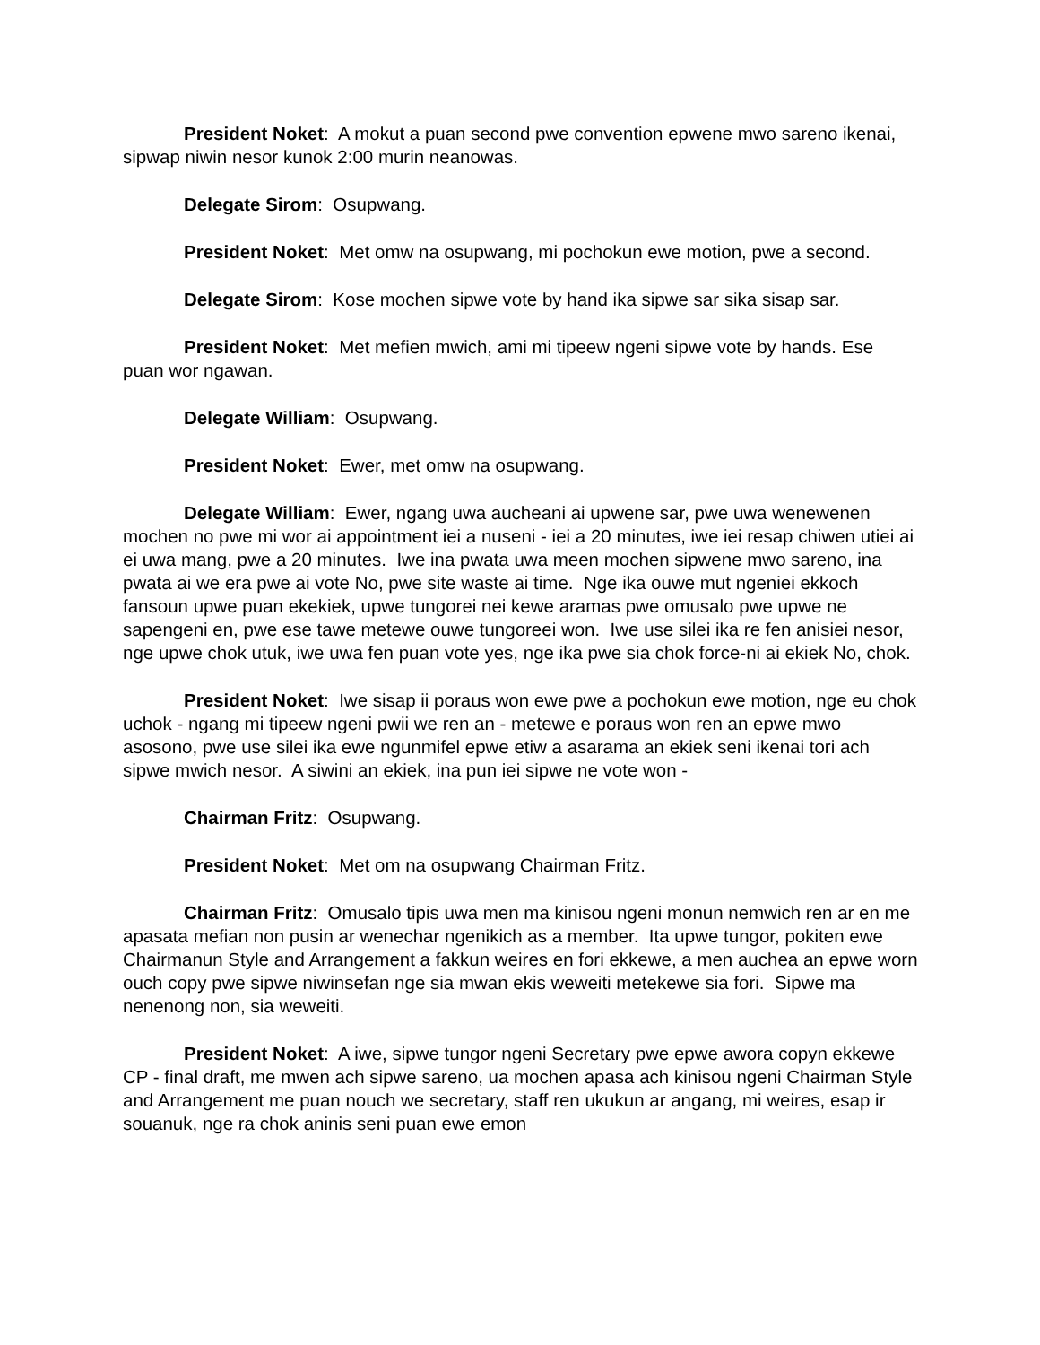President Noket: A mokut a puan second pwe convention epwene mwo sareno ikenai, sipwap niwin nesor kunok 2:00 murin neanowas.
Delegate Sirom: Osupwang.
President Noket: Met omw na osupwang, mi pochokun ewe motion, pwe a second.
Delegate Sirom: Kose mochen sipwe vote by hand ika sipwe sar sika sisap sar.
President Noket: Met mefien mwich, ami mi tipeew ngeni sipwe vote by hands. Ese puan wor ngawan.
Delegate William: Osupwang.
President Noket: Ewer, met omw na osupwang.
Delegate William: Ewer, ngang uwa aucheani ai upwene sar, pwe uwa wenewenen mochen no pwe mi wor ai appointment iei a nuseni - iei a 20 minutes, iwe iei resap chiwen utiei ai ei uwa mang, pwe a 20 minutes. Iwe ina pwata uwa meen mochen sipwene mwo sareno, ina pwata ai we era pwe ai vote No, pwe site waste ai time. Nge ika ouwe mut ngeniei ekkoch fansoun upwe puan ekekiek, upwe tungorei nei kewe aramas pwe omusalo pwe upwe ne sapengeni en, pwe ese tawe metewe ouwe tungoreei won. Iwe use silei ika re fen anisiei nesor, nge upwe chok utuk, iwe uwa fen puan vote yes, nge ika pwe sia chok force-ni ai ekiek No, chok.
President Noket: Iwe sisap ii poraus won ewe pwe a pochokun ewe motion, nge eu chok uchok - ngang mi tipeew ngeni pwii we ren an - metewe e poraus won ren an epwe mwo asosono, pwe use silei ika ewe ngunmifel epwe etiw a asarama an ekiek seni ikenai tori ach sipwe mwich nesor. A siwini an ekiek, ina pun iei sipwe ne vote won -
Chairman Fritz: Osupwang.
President Noket: Met om na osupwang Chairman Fritz.
Chairman Fritz: Omusalo tipis uwa men ma kinisou ngeni monun nemwich ren ar en me apasata mefian non pusin ar wenechar ngenikich as a member. Ita upwe tungor, pokiten ewe Chairmanun Style and Arrangement a fakkun weires en fori ekkewe, a men auchea an epwe worn ouch copy pwe sipwe niwinsefan nge sia mwan ekis weweiti metekewe sia fori. Sipwe ma nenenong non, sia weweiti.
President Noket: A iwe, sipwe tungor ngeni Secretary pwe epwe awora copyn ekkewe CP - final draft, me mwen ach sipwe sareno, ua mochen apasa ach kinisou ngeni Chairman Style and Arrangement me puan nouch we secretary, staff ren ukukun ar angang, mi weires, esap ir souanuk, nge ra chok aninis seni puan ewe emon